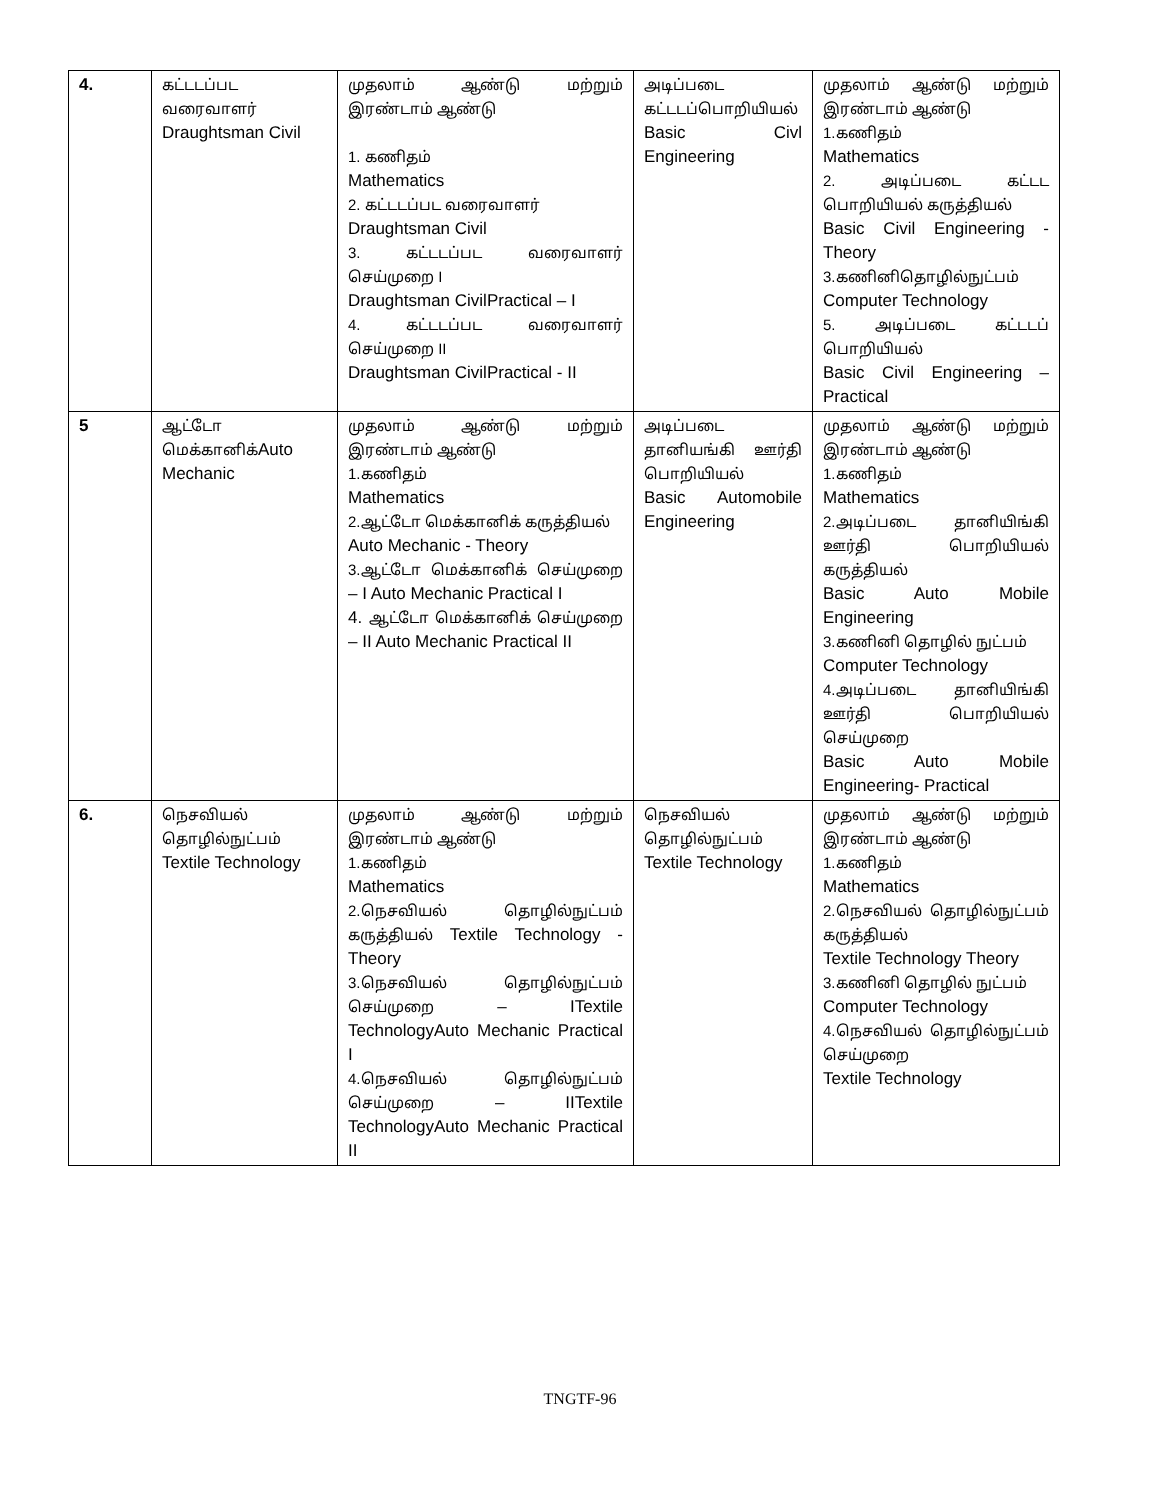| 4. | கட்டடப்பட வரைவாளர் Draughtsman Civil | முதலாம் ஆண்டு மற்றும் இரண்டாம் ஆண்டு 1. கணிதம் Mathematics 2. கட்டடப்பட வரைவாளர் Draughtsman Civil 3. கட்டடப்பட வரைவாளர் செய்முறை I Draughtsman CivilPractical – I 4. கட்டடப்பட வரைவாளர் செய்முறை II Draughtsman CivilPractical - II | அடிப்படை கட்டடப்பொறியியல் Basic Civl Engineering | முதலாம் ஆண்டு மற்றும் இரண்டாம் ஆண்டு 1.கணிதம் Mathematics 2. அடிப்படை கட்டட பொறியியல் கருத்தியல் Basic Civil Engineering - Theory 3.கணினிதொழில்நுட்பம் Computer Technology 5. அடிப்படை கட்டடப் பொறியியல் Basic Civil Engineering – Practical |
| 5 | ஆட்டோ மெக்கானிக் Auto Mechanic | முதலாம் ஆண்டு மற்றும் இரண்டாம் ஆண்டு 1.கணிதம் Mathematics 2.ஆட்டோ மெக்கானிக் கருத்தியல் Auto Mechanic - Theory 3.ஆட்டோ மெக்கானிக் செய்முறை – I Auto Mechanic Practical I 4. ஆட்டோ மெக்கானிக் செய்முறை – II Auto Mechanic Practical II | அடிப்படை தானியங்கி ஊர்தி பொறியியல் Basic Automobile Engineering | முதலாம் ஆண்டு மற்றும் இரண்டாம் ஆண்டு 1.கணிதம் Mathematics 2.அடிப்படை தானியிங்கி ஊர்தி பொறியியல் கருத்தியல் Basic Auto Mobile Engineering 3.கணினி தொழில் நுட்பம் Computer Technology 4.அடிப்படை தானியிங்கி ஊர்தி பொறியியல் செய்முறை Basic Auto Mobile Engineering- Practical |
| 6. | நெசவியல் தொழில்நுட்பம் Textile Technology | முதலாம் ஆண்டு மற்றும் இரண்டாம் ஆண்டு 1.கணிதம் Mathematics 2.நெசவியல் தொழில்நுட்பம் கருத்தியல் Textile Technology - Theory 3.நெசவியல் தொழில்நுட்பம் செய்முறை – ITextile TechnologyAuto Mechanic Practical I 4.நெசவியல் தொழில்நுட்பம் செய்முறை – IITextile TechnologyAuto Mechanic Practical II | நெசவியல் தொழில்நுட்பம் Textile Technology | முதலாம் ஆண்டு மற்றும் இரண்டாம் ஆண்டு 1.கணிதம் Mathematics 2.நெசவியல் தொழில்நுட்பம் கருத்தியல் Textile Technology Theory 3.கணினி தொழில் நுட்பம் Computer Technology 4.நெசவியல் தொழில்நுட்பம் செய்முறை Textile Technology |
TNGTF-96